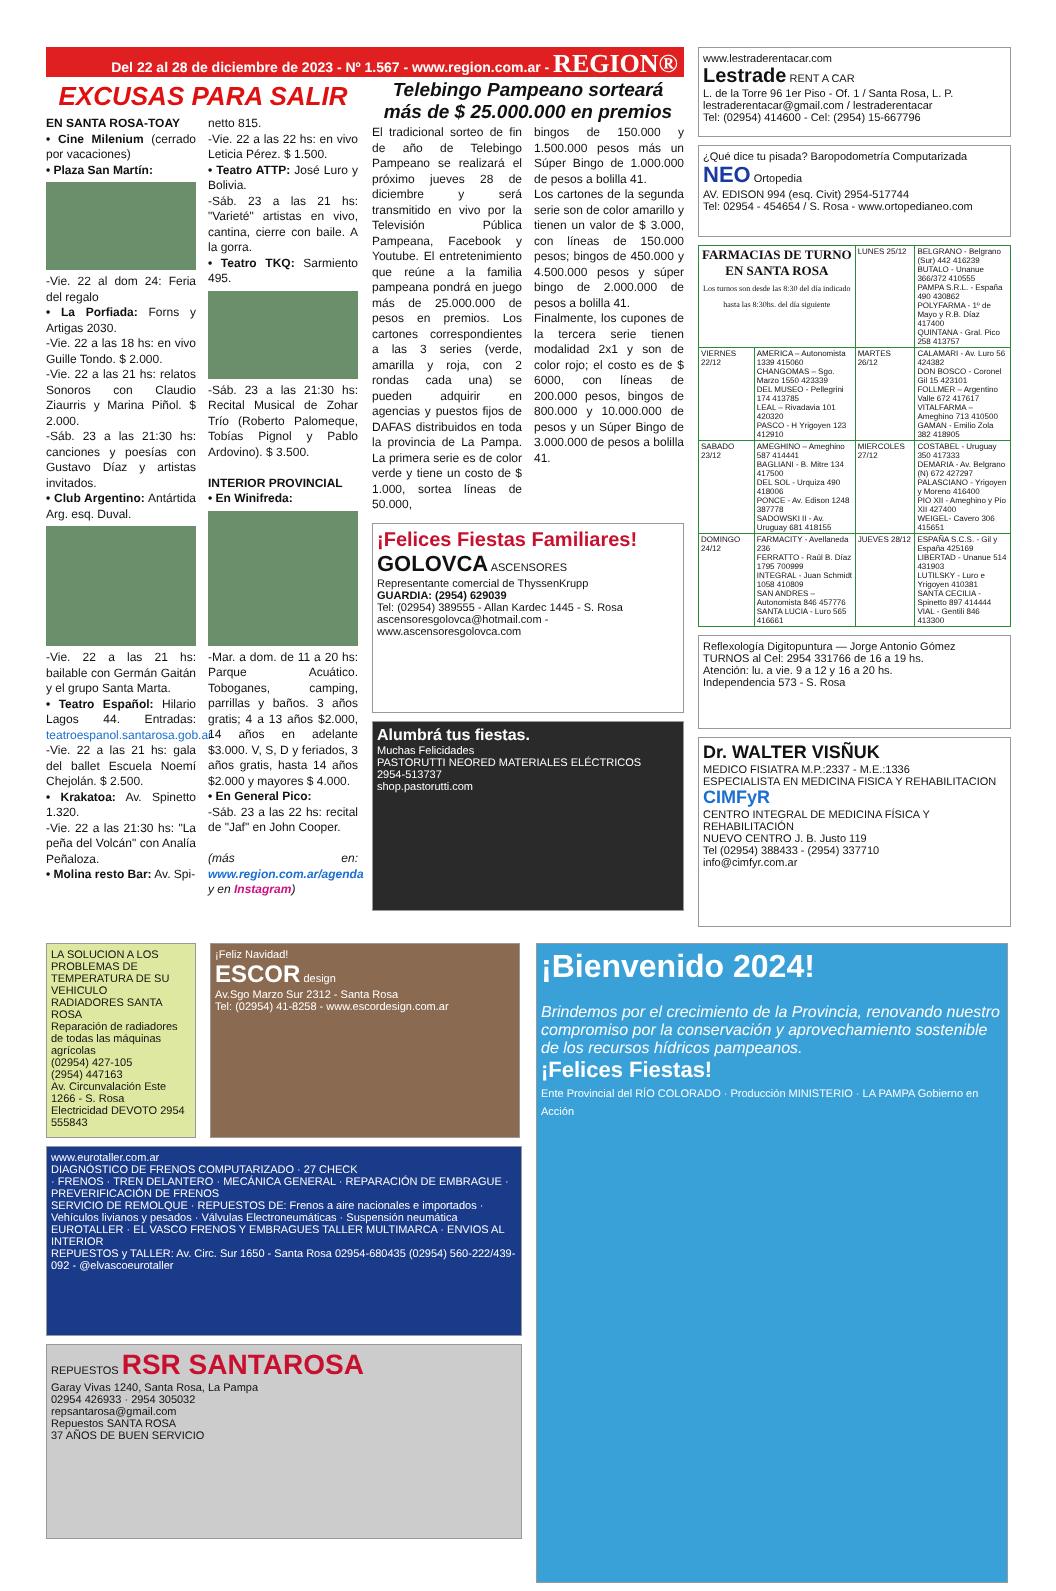Del 22 al 28 de diciembre de 2023 - Nº 1.567 - www.region.com.ar - REGION®
EXCUSAS PARA SALIR
EN SANTA ROSA-TOAY
• Cine Milenium (cerrado por vacaciones)
• Plaza San Martín:
-Vie. 22 al dom 24: Feria del regalo
• La Porfiada: Forns y Artigas 2030.
-Vie. 22 a las 18 hs: en vivo Guille Tondo. $ 2.000.
-Vie. 22 a las 21 hs: relatos Sonoros con Claudio Ziaurris y Marina Piñol. $ 2.000.
-Sáb. 23 a las 21:30 hs: canciones y poesías con Gustavo Díaz y artistas invitados.
• Club Argentino: Antártida Arg. esq. Duval.
-Vie. 22 a las 21 hs: bailable con Germán Gaitán y el grupo Santa Marta.
• Teatro Español: Hilario Lagos 44. Entradas: teatroespanol.santarosa.gob.ar
-Vie. 22 a las 21 hs: gala del ballet Escuela Noemí Chejolán. $ 2.500.
• Krakatoa: Av. Spinetto 1.320.
-Vie. 22 a las 21:30 hs: "La peña del Volcán" con Analía Peñaloza.
• Molina resto Bar: Av. Spi-
netto 815.
-Vie. 22 a las 22 hs: en vivo Leticia Pérez. $ 1.500.
• Teatro ATTP: José Luro y Bolivia.
-Sáb. 23 a las 21 hs: "Varieté" artistas en vivo, cantina, cierre con baile. A la gorra.
• Teatro TKQ: Sarmiento 495.
-Sáb. 23 a las 21:30 hs: Recital Musical de Zohar Trío (Roberto Palomeque, Tobías Pignol y Pablo Ardovino). $ 3.500.
INTERIOR PROVINCIAL
• En Winifreda:
-Mar. a dom. de 11 a 20 hs: Parque Acuático. Toboganes, camping, parrillas y baños. 3 años gratis; 4 a 13 años $2.000, 14 años en adelante $3.000. V, S, D y feriados, 3 años gratis, hasta 14 años $2.000 y mayores $ 4.000.
• En General Pico:
-Sáb. 23 a las 22 hs: recital de "Jaf" en John Cooper.
(más en: www.region.com.ar/agenda y en Instagram)
Telebingo Pampeano sorteará más de $ 25.000.000 en premios
El tradicional sorteo de fin de año de Telebingo Pampeano se realizará el próximo jueves 28 de diciembre y será transmitido en vivo por la Televisión Pública Pampeana, Facebook y Youtube. El entretenimiento que reúne a la familia pampeana pondrá en juego más de 25.000.000 de pesos en premios. Los cartones correspondientes a las 3 series (verde, amarilla y roja, con 2 rondas cada una) se pueden adquirir en agencias y puestos fijos de DAFAS distribuidos en toda la provincia de La Pampa. La primera serie es de color verde y tiene un costo de $ 1.000, sortea líneas de 50.000,
bingos de 150.000 y 1.500.000 pesos más un Súper Bingo de 1.000.000 de pesos a bolilla 41.
Los cartones de la segunda serie son de color amarillo y tienen un valor de $ 3.000, con líneas de 150.000 pesos; bingos de 450.000 y 4.500.000 pesos y súper bingo de 2.000.000 de pesos a bolilla 41.
Finalmente, los cupones de la tercera serie tienen modalidad 2x1 y son de color rojo; el costo es de $ 6000, con líneas de 200.000 pesos, bingos de 800.000 y 10.000.000 de pesos y un Súper Bingo de 3.000.000 de pesos a bolilla 41.
¡Felices Fiestas Familiares!
GOLOVCA ASCENSORES
Representante comercial de ThyssenKrupp
GUARDIA: (2954) 629039
Tel: (02954) 389555 - Allan Kardec 1445 - S. Rosa
ascensoresgolovca@hotmail.com - www.ascensoresgolovca.com
Alumbrá tus fiestas.
Muchas Felicidades
PASTORUTTI NEORED MATERIALES ELÉCTRICOS
2954-513737
shop.pastorutti.com
www.lestraderentacar.com
Lestrade RENT A CAR
L. de la Torre 96 1er Piso - Of. 1 / Santa Rosa, L. P.
lestraderentacar@gmail.com / lestraderentacar
Tel: (02954) 414600 - Cel: (2954) 15-667796
¿Qué dice tu pisada? Baropodometría Computarizada NEO Ortopedia
AV. EDISON 994 (esq. Civit) 2954-517744
Tel: 02954 - 454654 / S. Rosa - www.ortopedianeo.com
| FARMACIAS DE TURNO EN SANTA ROSA Los turnos son desde las 8:30 del día indicado hasta las 8:30hs. del día siguiente | | LUNES 25/12 | BELGRANO - Belgrano (Sur) 442 416239 BUTALO - Unanue 366/372 410555 PAMPA S.R.L. - España 490 430862 POLYFARMA - 1º de Mayo y R.B. Díaz 417400 QUINTANA - Gral. Pico 258 413757 |
| VIERNES 22/12 | AMERICA – Autonomista 1339 415060 CHANGOMAS – Sgo. Marzo 1550 423339 DEL MUSEO - Pellegrini 174 413785 LEAL – Rivadavia 101 420320 PASCO - H Yrigoyen 123 412910 | MARTES 26/12 | CALAMARI - Av. Luro 56 424382 DON BOSCO - Coronel Gil 15 423101 FOLLMER – Argentino Valle 672 417617 VITALFARMA – Ameghino 713 410500 GAMAN - Emilio Zola 382 418905 |
| SABADO 23/12 | AMEGHINO – Ameghino 587 414441 BAGLIANI - B. Mitre 134 417500 DEL SOL - Urquiza 490 418006 PONCE - Av. Edison 1248 387778 SADOWSKI II - Av. Uruguay 681 418155 | MIERCOLES 27/12 | COSTABEL - Uruguay 350 417333 DEMARIA - Av. Belgrano (N) 672 427297 PALASCIANO - Yrigoyen y Moreno 416400 PIO XII - Ameghino y Pio XII 427400 WEIGEL- Cavero 306 415651 |
| DOMINGO 24/12 | FARMACITY - Avellaneda 236 FERRATTO - Raúl B. Díaz 1795 700999 INTEGRAL - Juan Schmidt 1058 410809 SAN ANDRES – Autonomista 846 457776 SANTA LUCIA - Luro 565 416661 | JUEVES 28/12 | ESPAÑA S.C.S. - Gil y España 425169 LIBERTAD - Unanue 514 431903 LUTILSKY - Luro e Yrigoyen 410381 SANTA CECILIA - Spinetto 897 414444 VIAL - Gentili 846 413300 |
Reflexología Digitopuntura — Jorge Antonio Gómez
TURNOS al Cel: 2954 331766 de 16 a 19 hs.
Atención: lu. a vie. 9 a 12 y 16 a 20 hs.
Independencia 573 - S. Rosa
Dr. WALTER VISÑUK
MEDICO FISIATRA M.P.:2337 - M.E.:1336
ESPECIALISTA EN MEDICINA FISICA Y REHABILITACION
CIMFyR
CENTRO INTEGRAL DE MEDICINA FÍSICA Y REHABILITACIÓN
NUEVO CENTRO J. B. Justo 119
Tel (02954) 388433 - (2954) 337710
info@cimfyr.com.ar
LA SOLUCION A LOS PROBLEMAS DE TEMPERATURA DE SU VEHICULO
RADIADORES SANTA ROSA
Reparación de radiadores de todas las máquinas agrícolas
(02954) 427-105
(2954) 447163
Av. Circunvalación Este 1266 - S. Rosa
Electricidad DEVOTO 2954 555843
¡Feliz Navidad!
ESCOR design
Av.Sgo Marzo Sur 2312 - Santa Rosa
Tel: (02954) 41-8258 - www.escordesign.com.ar
www.eurotaller.com.ar
DIAGNÓSTICO DE FRENOS COMPUTARIZADO · 27 CHECK
· FRENOS · TREN DELANTERO · MECÁNICA GENERAL · REPARACIÓN DE EMBRAGUE · PREVERIFICACIÓN DE FRENOS
SERVICIO DE REMOLQUE · REPUESTOS DE: Frenos a aire nacionales e importados · Vehículos livianos y pesados · Válvulas Electroneumáticas · Suspensión neumática
EUROTALLER · EL VASCO FRENOS Y EMBRAGUES TALLER MULTIMARCA · ENVIOS AL INTERIOR
REPUESTOS y TALLER: Av. Circ. Sur 1650 - Santa Rosa 02954-680435 (02954) 560-222/439-092 - @elvascoeurotaller
REPUESTOS RSR SANTAROSA
Garay Vivas 1240, Santa Rosa, La Pampa
02954 426933 · 2954 305032
repsantarosa@gmail.com
Repuestos SANTA ROSA
37 AÑOS DE BUEN SERVICIO
¡Bienvenido 2024!
Brindemos por el crecimiento de la Provincia, renovando nuestro compromiso por la conservación y aprovechamiento sostenible de los recursos hídricos pampeanos.
¡Felices Fiestas!
Ente Provincial del RÍO COLORADO · Producción MINISTERIO · LA PAMPA Gobierno en Acción